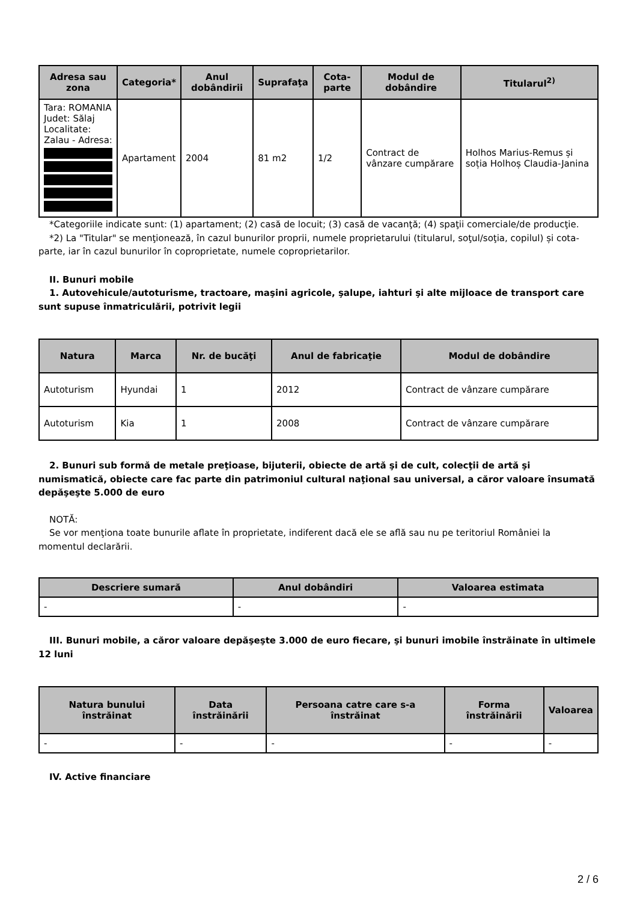| Adresa sau zona | Categoria* | Anul dobândirii | Suprafaţa | Cota-parte | Modul de dobândire | Titularul<sup>2)</sup> |
| --- | --- | --- | --- | --- | --- | --- |
| Tara: ROMANIA Judet: Sălaj Localitate: Zalau - Adresa: | Apartament | 2004 | 81 m2 | 1/2 | Contract de vânzare cumpărare | Holhos Marius-Remus și soția Holhoș Claudia-Janina |
*Categoriile indicate sunt: (1) apartament; (2) casă de locuit; (3) casă de vacanţă; (4) spaţii comerciale/de producţie.
*2) La "Titular" se menţionează, în cazul bunurilor proprii, numele proprietarului (titularul, soţul/soţia, copilul) și cota-parte, iar în cazul bunurilor în coproprietate, numele coproprietarilor.
II. Bunuri mobile
1. Autovehicule/autoturisme, tractoare, maşini agricole, şalupe, iahturi şi alte mijloace de transport care sunt supuse înmatriculării, potrivit legii
| Natura | Marca | Nr. de bucăţi | Anul de fabricaţie | Modul de dobândire |
| --- | --- | --- | --- | --- |
| Autoturism | Hyundai | 1 | 2012 | Contract de vânzare cumpărare |
| Autoturism | Kia | 1 | 2008 | Contract de vânzare cumpărare |
2. Bunuri sub formă de metale preţioase, bijuterii, obiecte de artă şi de cult, colecţii de artă şi numismatică, obiecte care fac parte din patrimoniul cultural naţional sau universal, a căror valoare însumată depăşeşte 5.000 de euro
NOTĂ:
Se vor menţiona toate bunurile aflate în proprietate, indiferent dacă ele se află sau nu pe teritoriul României la momentul declarării.
| Descriere sumară | Anul dobândiri | Valoarea estimata |
| --- | --- | --- |
| - | - | - |
III. Bunuri mobile, a căror valoare depăşeşte 3.000 de euro fiecare, şi bunuri imobile înstrăinate în ultimele 12 luni
| Natura bunului înstrăinat | Data înstrăinării | Persoana catre care s-a înstrăinat | Forma înstrăinării | Valoarea |
| --- | --- | --- | --- | --- |
| - | - | - | - | - |
IV. Active financiare
2 / 6